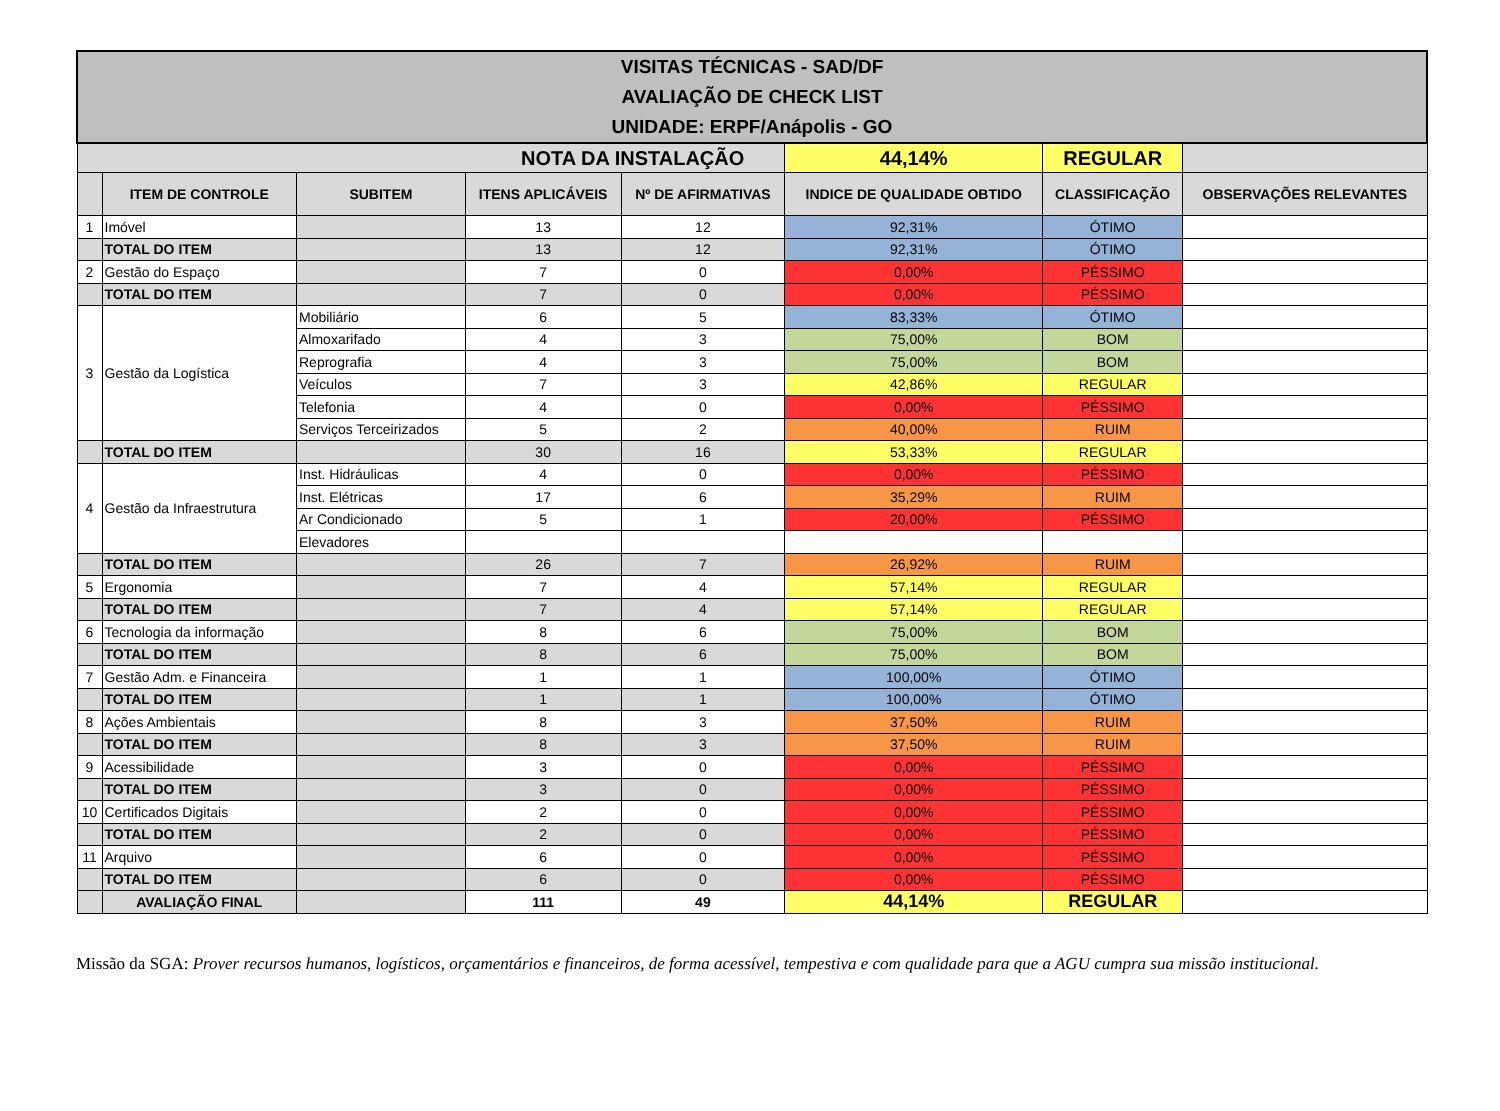| VISITAS TÉCNICAS - SAD/DF AVALIAÇÃO DE CHECK LIST UNIDADE: ERPF/Anápolis - GO | | | | | | | |
| NOTA DA INSTALAÇÃO | | | | | 44,14% | REGULAR | |
| | ITEM DE CONTROLE | SUBITEM | ITENS APLICÁVEIS | Nº DE AFIRMATIVAS | INDICE DE QUALIDADE OBTIDO | CLASSIFICAÇÃO | OBSERVAÇÕES RELEVANTES |
| 1 | Imóvel | | 13 | 12 | 92,31% | ÓTIMO | |
| | TOTAL DO ITEM | | 13 | 12 | 92,31% | ÓTIMO | |
| 2 | Gestão do Espaço | | 7 | 0 | 0,00% | PÉSSIMO | |
| | TOTAL DO ITEM | | 7 | 0 | 0,00% | PÉSSIMO | |
| 3 | Gestão da Logística | Mobiliário | 6 | 5 | 83,33% | ÓTIMO | |
| | | Almoxarifado | 4 | 3 | 75,00% | BOM | |
| | | Reprografia | 4 | 3 | 75,00% | BOM | |
| | | Veículos | 7 | 3 | 42,86% | REGULAR | |
| | | Telefonia | 4 | 0 | 0,00% | PÉSSIMO | |
| | | Serviços Terceirizados | 5 | 2 | 40,00% | RUIM | |
| | TOTAL DO ITEM | | 30 | 16 | 53,33% | REGULAR | |
| 4 | Gestão da Infraestrutura | Inst. Hidráulicas | 4 | 0 | 0,00% | PÉSSIMO | |
| | | Inst. Elétricas | 17 | 6 | 35,29% | RUIM | |
| | | Ar Condicionado | 5 | 1 | 20,00% | PÉSSIMO | |
| | | Elevadores | | | | | |
| | TOTAL DO ITEM | | 26 | 7 | 26,92% | RUIM | |
| 5 | Ergonomia | | 7 | 4 | 57,14% | REGULAR | |
| | TOTAL DO ITEM | | 7 | 4 | 57,14% | REGULAR | |
| 6 | Tecnologia da informação | | 8 | 6 | 75,00% | BOM | |
| | TOTAL DO ITEM | | 8 | 6 | 75,00% | BOM | |
| 7 | Gestão Adm. e Financeira | | 1 | 1 | 100,00% | ÓTIMO | |
| | TOTAL DO ITEM | | 1 | 1 | 100,00% | ÓTIMO | |
| 8 | Ações Ambientais | | 8 | 3 | 37,50% | RUIM | |
| | TOTAL DO ITEM | | 8 | 3 | 37,50% | RUIM | |
| 9 | Acessibilidade | | 3 | 0 | 0,00% | PÉSSIMO | |
| | TOTAL DO ITEM | | 3 | 0 | 0,00% | PÉSSIMO | |
| 10 | Certificados Digitais | | 2 | 0 | 0,00% | PÉSSIMO | |
| | TOTAL DO ITEM | | 2 | 0 | 0,00% | PÉSSIMO | |
| 11 | Arquivo | | 6 | 0 | 0,00% | PÉSSIMO | |
| | TOTAL DO ITEM | | 6 | 0 | 0,00% | PÉSSIMO | |
| | AVALIAÇÃO FINAL | | 111 | 49 | 44,14% | REGULAR | |
Missão da SGA: Prover recursos humanos, logísticos, orçamentários e financeiros, de forma acessível, tempestiva e com qualidade para que a AGU cumpra sua missão institucional.